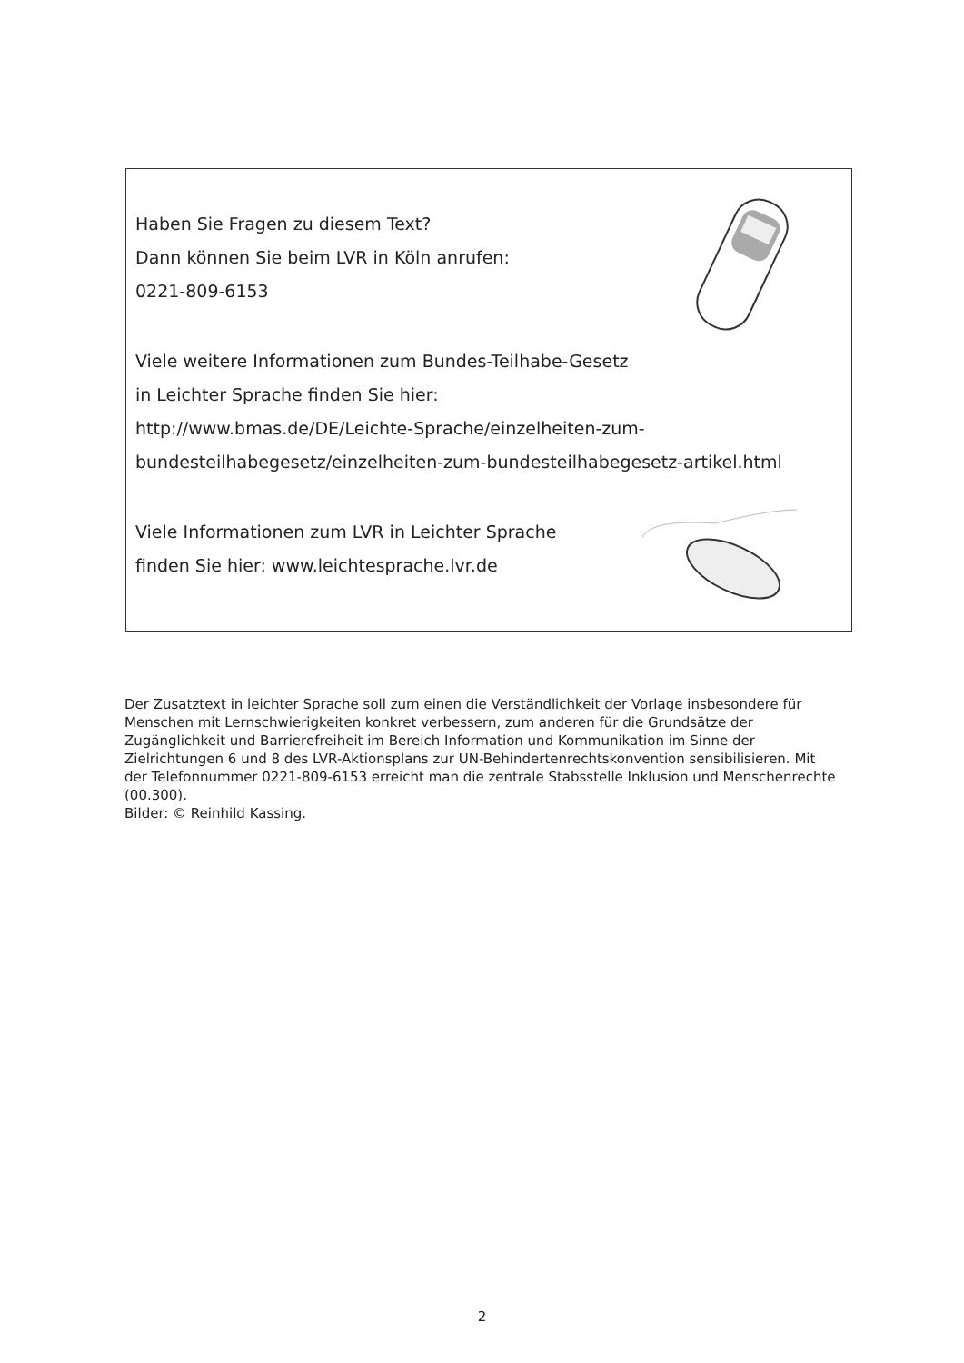Haben Sie Fragen zu diesem Text?
Dann können Sie beim LVR in Köln anrufen:
0221-809-6153
Viele weitere Informationen zum Bundes-Teilhabe-Gesetz
in Leichter Sprache finden Sie hier:
http://www.bmas.de/DE/Leichte-Sprache/einzelheiten-zum-bundesteilhabegesetz/einzelheiten-zum-bundesteilhabegesetz-artikel.html
Viele Informationen zum LVR in Leichter Sprache
finden Sie hier: www.leichtesprache.lvr.de
Der Zusatztext in leichter Sprache soll zum einen die Verständlichkeit der Vorlage insbesondere für Menschen mit Lernschwierigkeiten konkret verbessern, zum anderen für die Grundsätze der Zugänglichkeit und Barrierefreiheit im Bereich Information und Kommunikation im Sinne der Zielrichtungen 6 und 8 des LVR-Aktionsplans zur UN-Behindertenrechtskonvention sensibilisieren. Mit der Telefonnummer 0221-809-6153 erreicht man die zentrale Stabsstelle Inklusion und Menschenrechte (00.300).
Bilder: © Reinhild Kassing.
2